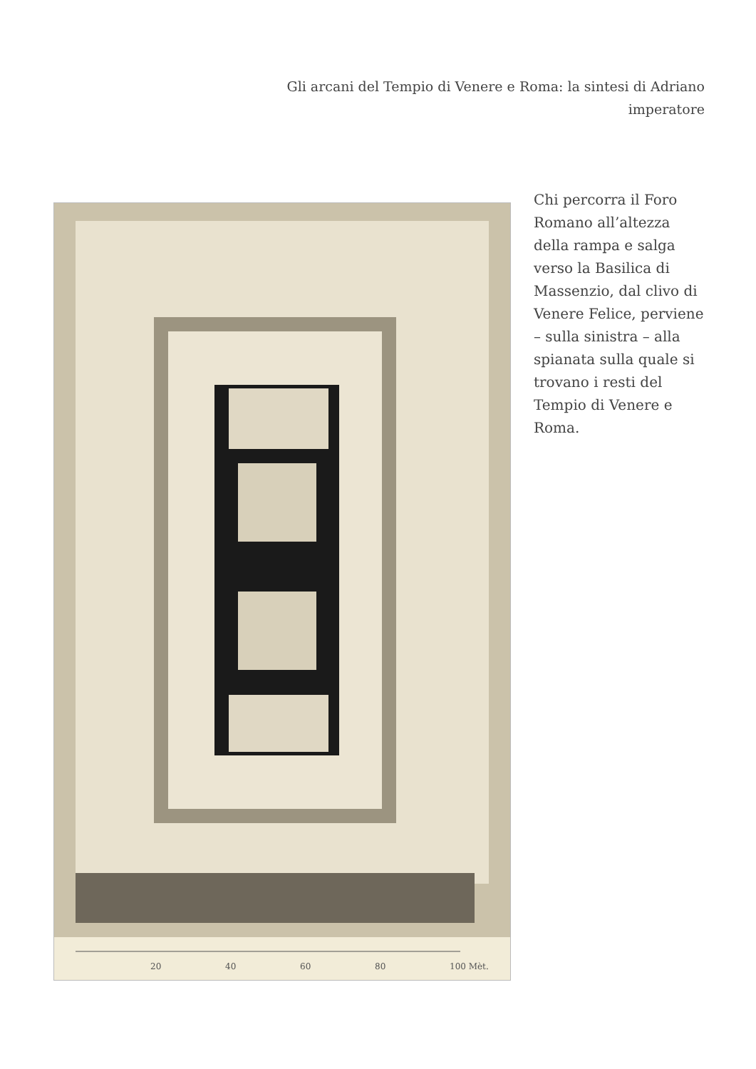Gli arcani del Tempio di Venere e Roma: la sintesi di Adriano imperatore
20
40
60
80
100 Mèt.
Chi percorra il Foro Romano all’altezza della rampa e salga verso la Basilica di Massenzio, dal clivo di Venere Felice, perviene – sulla sinistra – alla spianata sulla quale si trovano i resti del Tempio di Venere e Roma.